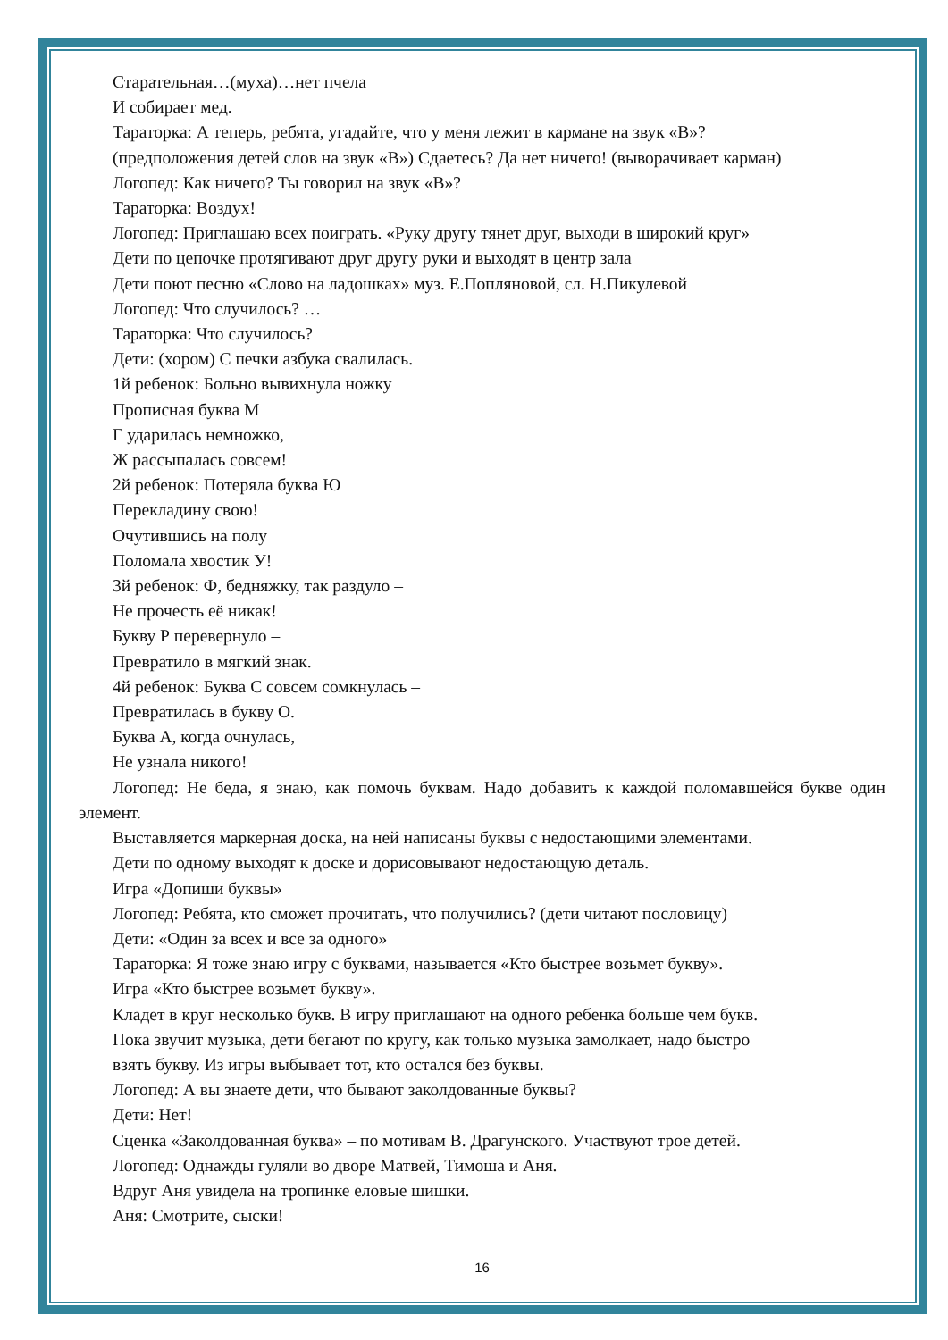Старательная…(муха)…нет пчела
И собирает мед.
Тараторка: А теперь, ребята, угадайте, что у меня лежит в кармане на звук «В»?
(предположения детей слов на звук «В») Сдаетесь? Да нет ничего! (выворачивает карман)
Логопед: Как ничего? Ты говорил на звук «В»?
Тараторка: Воздух!
Логопед: Приглашаю всех поиграть. «Руку другу тянет друг, выходи в широкий круг»
Дети по цепочке протягивают друг другу руки и выходят в центр зала
Дети поют песню «Слово на ладошках» муз. Е.Попляновой, сл. Н.Пикулевой
Логопед: Что случилось? …
Тараторка: Что случилось?
Дети: (хором) С печки азбука свалилась.
1й ребенок: Больно вывихнула ножку
Прописная буква М
Г ударилась немножко,
Ж рассыпалась совсем!
2й ребенок: Потеряла буква Ю
Перекладину свою!
Очутившись на полу
Поломала хвостик У!
3й ребенок: Ф, бедняжку, так раздуло –
Не прочесть её никак!
Букву Р перевернуло –
Превратило в мягкий знак.
4й ребенок: Буква С совсем сомкнулась –
Превратилась в букву О.
Буква А, когда очнулась,
Не узнала никого!
Логопед: Не беда, я знаю, как помочь буквам. Надо добавить к каждой поломавшейся букве один элемент.
Выставляется маркерная доска, на ней написаны буквы с недостающими элементами.
Дети по одному выходят к доске и дорисовывают недостающую деталь.
Игра «Допиши буквы»
Логопед: Ребята, кто сможет прочитать, что получились? (дети читают пословицу)
Дети: «Один за всех и все за одного»
Тараторка: Я тоже знаю игру с буквами, называется «Кто быстрее возьмет букву».
Игра «Кто быстрее возьмет букву».
Кладет в круг несколько букв. В игру приглашают на одного ребенка больше чем букв.
Пока звучит музыка, дети бегают по кругу, как только музыка замолкает, надо быстро
взять букву. Из игры выбывает тот, кто остался без буквы.
Логопед: А вы знаете дети, что бывают заколдованные буквы?
Дети: Нет!
Сценка «Заколдованная буква» – по мотивам В. Драгунского. Участвуют трое детей.
Логопед: Однажды гуляли во дворе Матвей, Тимоша и Аня.
Вдруг Аня увидела на тропинке еловые шишки.
Аня: Смотрите, сыски!
16